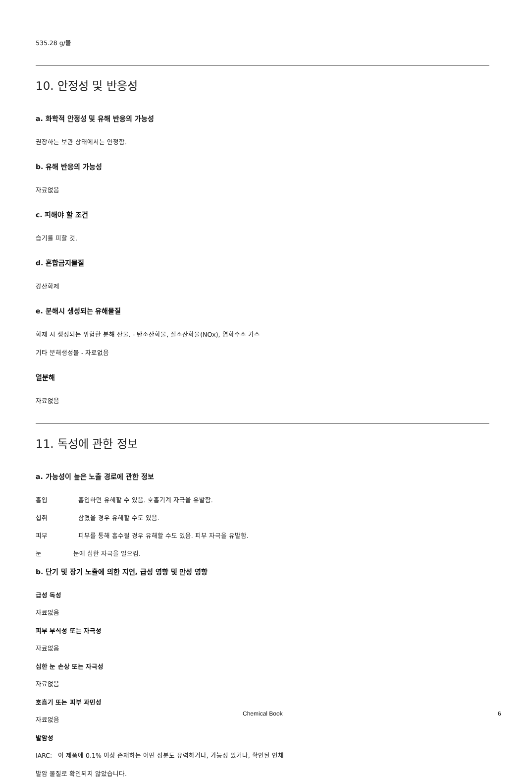535.28 g/몰
10. 안정성 및 반응성
a. 화학적 안정성 및 유해 반응의 가능성
권장하는 보관 상태에서는 안정함.
b. 유해 반응의 가능성
자료없음
c. 피해야 할 조건
습기를 피할 것.
d. 혼합금지물질
강산화제
e. 분해시 생성되는 유해물질
화재 시 생성되는 위험한 분해 산물. - 탄소산화물, 질소산화물(NOx), 염화수소 가스
기타 분해생성물 - 자료없음
열분해
자료없음
11. 독성에 관한 정보
a. 가능성이 높은 노출 경로에 관한 정보
흡입 흡입하면 유해할 수 있음. 호흡기계 자극을 유발함.
섭취 삼켰을 경우 유해할 수도 있음.
피부 피부를 통해 흡수될 경우 유해할 수도 있음. 피부 자극을 유발함.
눈 눈에 심한 자극을 일으킴.
b. 단기 및 장기 노출에 의한 지연, 급성 영향 및 만성 영향
급성 독성
자료없음
피부 부식성 또는 자극성
자료없음
심한 눈 손상 또는 자극성
자료없음
호흡기 또는 피부 과민성
자료없음
발암성
IARC: 이 제품에 0.1% 이상 존재하는 어떤 성분도 유력하거나, 가능성 있거나, 확인된 인체
발암 물질로 확인되지 않았습니다.
Chemical Book 6